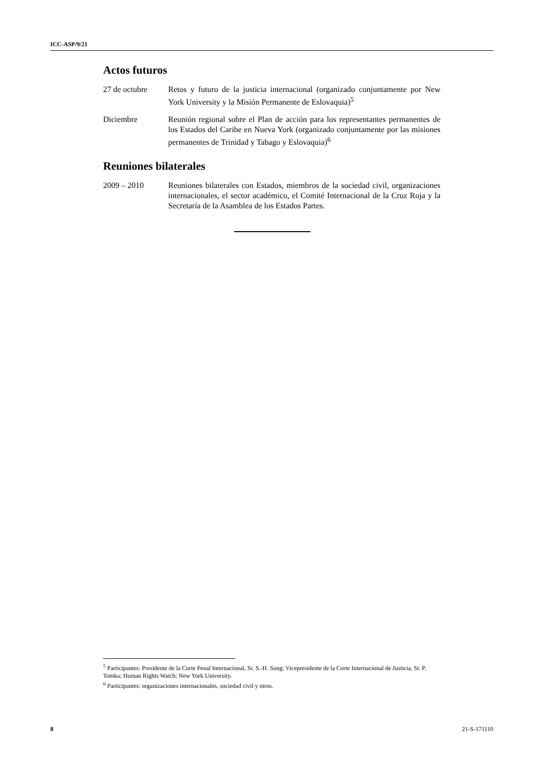ICC-ASP/9/21
Actos futuros
27 de octubre Retos y futuro de la justicia internacional (organizado conjuntamente por New York University y la Misión Permanente de Eslovaquia)<sup>5</sup>
Diciembre Reunión regional sobre el Plan de acción para los representantes permanentes de los Estados del Caribe en Nueva York (organizado conjuntamente por las misiones permanentes de Trinidad y Tabago y Eslovaquia)<sup>6</sup>
Reuniones bilaterales
2009 – 2010 Reuniones bilaterales con Estados, miembros de la sociedad civil, organizaciones internacionales, el sector académico, el Comité Internacional de la Cruz Roja y la Secretaría de la Asamblea de los Estados Partes.
<sup>5</sup> Participantes: Presidente de la Corte Penal Internacional, Sr. S.-H. Song; Vicepresidente de la Corte Internacional de Justicia, Sr. P. Tomka; Human Rights Watch; New York University.
<sup>6</sup> Participantes: organizaciones internacionales, sociedad civil y otros.
8 21-S-171110